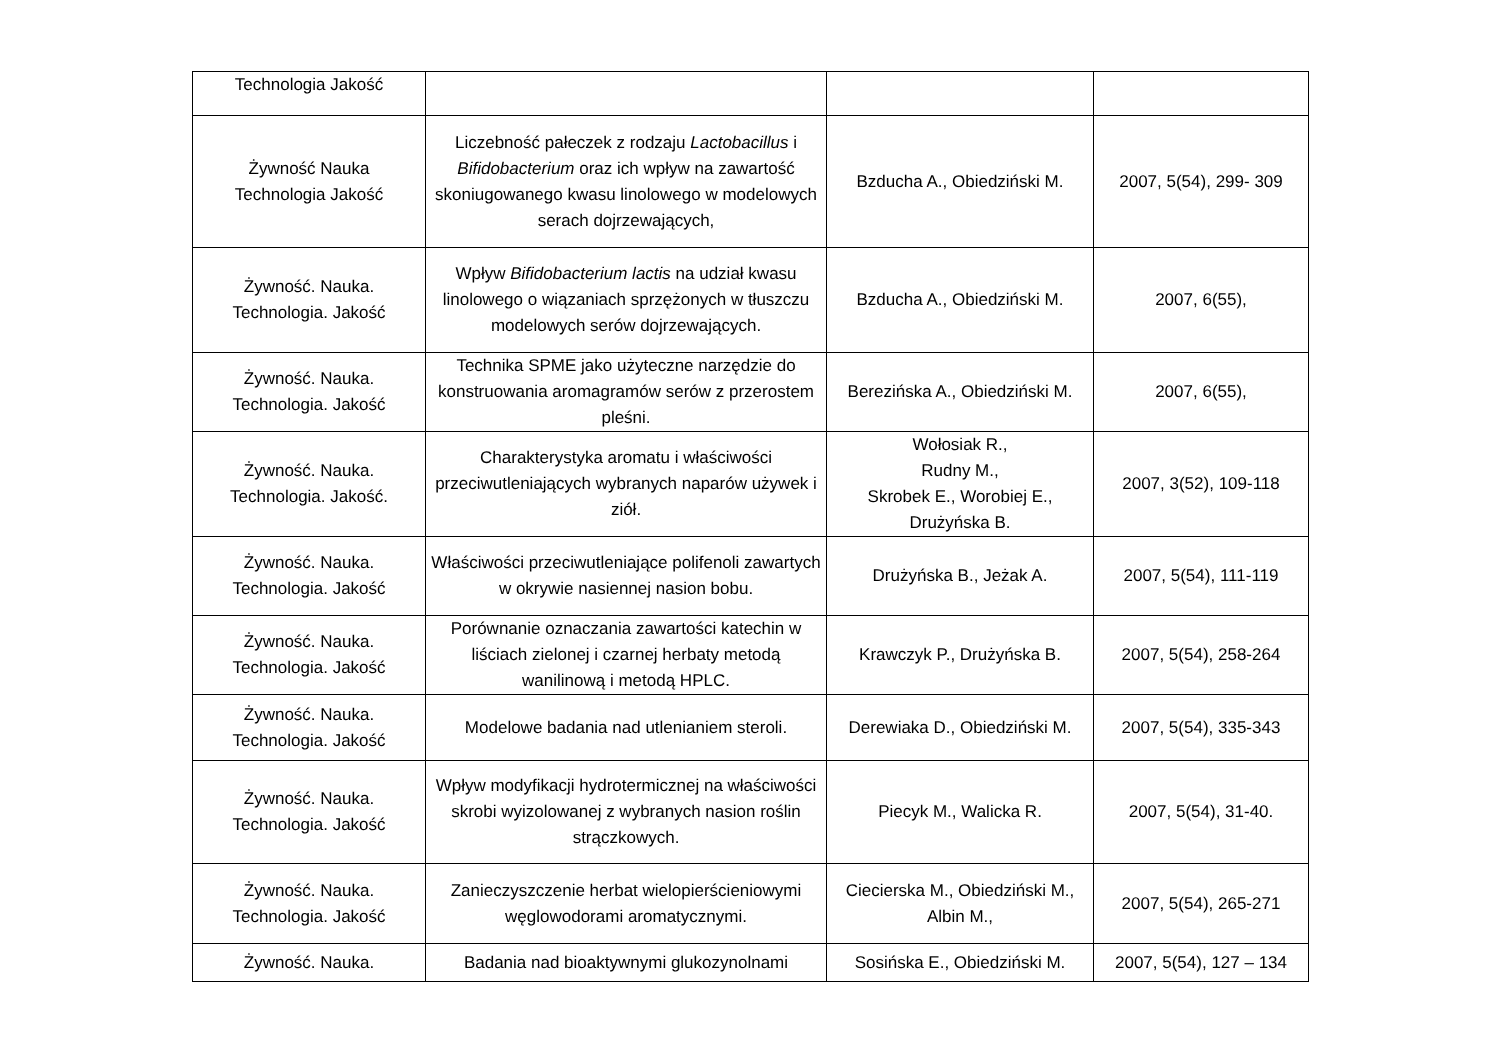| Technologia Jakość | | | |
| Żywność Nauka Technologia Jakość | Liczebność pałeczek z rodzaju Lactobacillus i Bifidobacterium oraz ich wpływ na zawartość skoniugowanego kwasu linolowego w modelowych serach dojrzewających, | Bzducha A., Obiedziński M. | 2007, 5(54), 299- 309 |
| Żywność. Nauka. Technologia. Jakość | Wpływ Bifidobacterium lactis na udział kwasu linolowego o wiązaniach sprzężonych w tłuszczu modelowych serów dojrzewających. | Bzducha A., Obiedziński M. | 2007, 6(55), |
| Żywność. Nauka. Technologia. Jakość | Technika SPME jako użyteczne narzędzie do konstruowania aromagramów serów z przerostem pleśni. | Berezińska A., Obiedziński M. | 2007, 6(55), |
| Żywność. Nauka. Technologia. Jakość. | Charakterystyka aromatu i właściwości przeciwutleniających wybranych naparów używek i ziół. | Wołosiak R., Rudny M., Skrobek E., Worobiej E., Drużyńska B. | 2007, 3(52), 109-118 |
| Żywność. Nauka. Technologia. Jakość | Właściwości przeciwutleniające polifenoli zawartych w okrywie nasiennej nasion bobu. | Drużyńska B., Jeżak A. | 2007, 5(54), 111-119 |
| Żywność. Nauka. Technologia. Jakość | Porównanie oznaczania zawartości katechin w liściach zielonej i czarnej herbaty metodą wanilinową i metodą HPLC. | Krawczyk P., Drużyńska B. | 2007, 5(54), 258-264 |
| Żywność. Nauka. Technologia. Jakość | Modelowe badania nad utlenianiem steroli. | Derewiaka D., Obiedziński M. | 2007, 5(54), 335-343 |
| Żywność. Nauka. Technologia. Jakość | Wpływ modyfikacji hydrotermicznej na właściwości skrobi wyizolowanej z wybranych nasion roślin strączkowych. | Piecyk M., Walicka R. | 2007, 5(54), 31-40. |
| Żywność. Nauka. Technologia. Jakość | Zanieczyszczenie herbat wielopierścieniowymi węglowodorami aromatycznymi. | Ciecierska M., Obiedziński M., Albin M., | 2007, 5(54), 265-271 |
| Żywność. Nauka. | Badania nad bioaktywnymi glukozynolnami | Sosińska E., Obiedziński M. | 2007, 5(54), 127 – 134 |